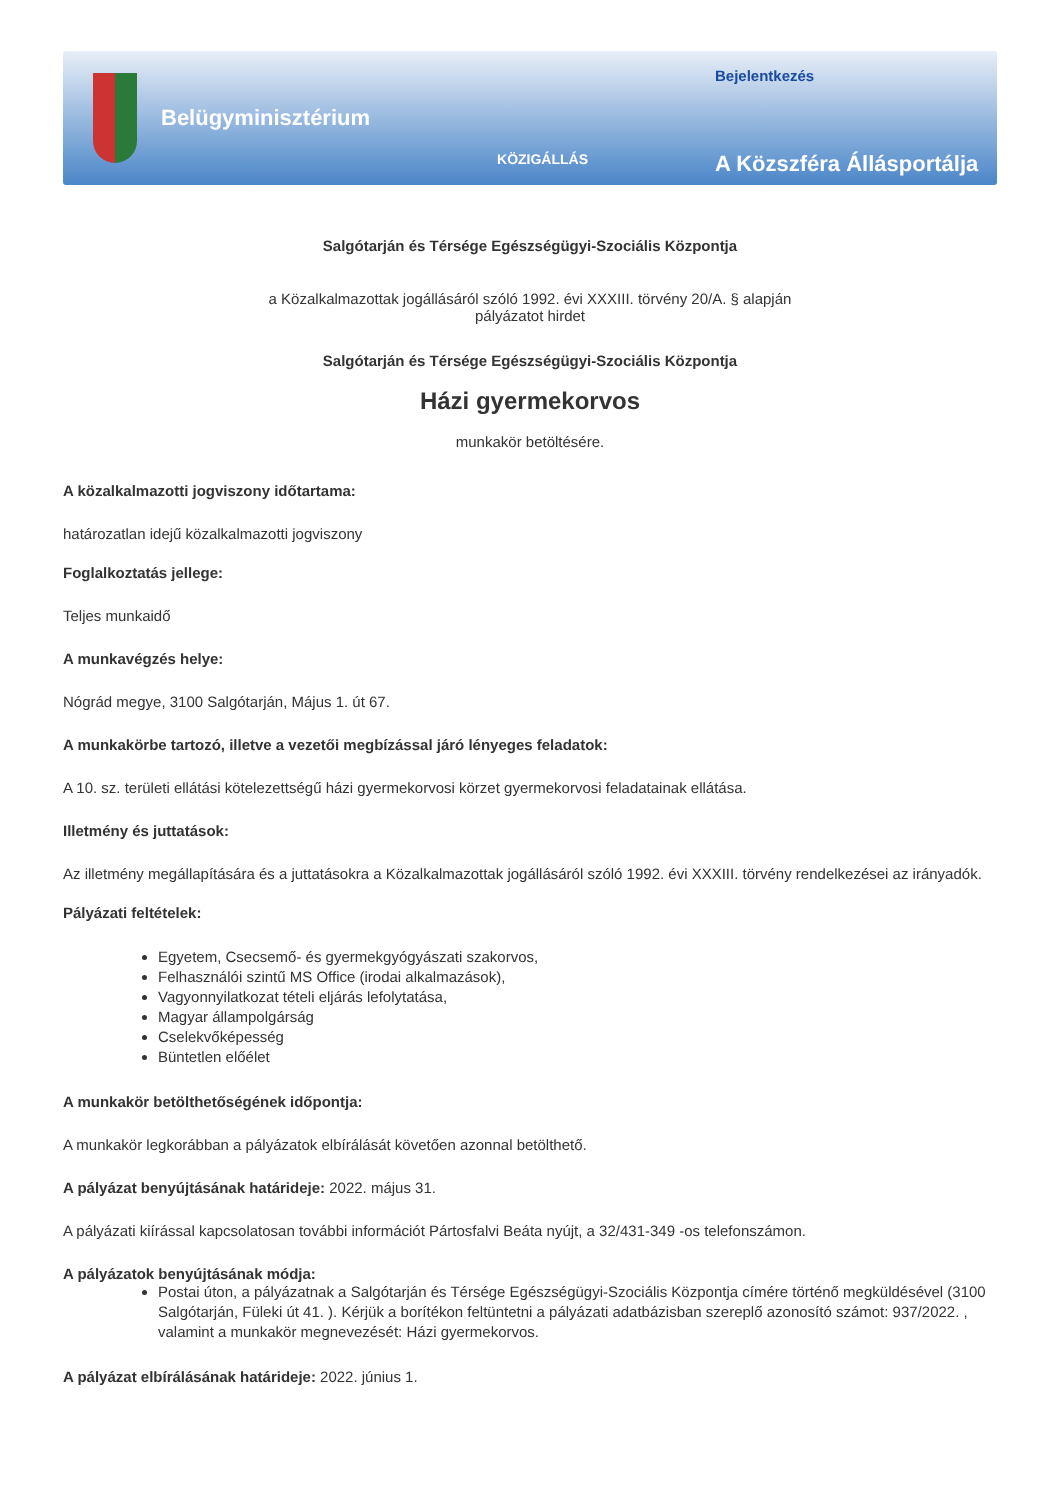Belügyminisztérium
KÖZIGÁLLÁS
Bejelentkezés
A Közszféra Állásportálja
Salgótarján és Térsége Egészségügyi-Szociális Központja
a Közalkalmazottak jogállásáról szóló 1992. évi XXXIII. törvény 20/A. § alapján
pályázatot hirdet
Salgótarján és Térsége Egészségügyi-Szociális Központja
Házi gyermekorvos
munkakör betöltésére.
A közalkalmazotti jogviszony időtartama:
határozatlan idejű közalkalmazotti jogviszony
Foglalkoztatás jellege:
Teljes munkaidő
A munkavégzés helye:
Nógrád megye, 3100 Salgótarján, Május 1. út 67.
A munkakörbe tartozó, illetve a vezetői megbízással járó lényeges feladatok:
A 10. sz. területi ellátási kötelezettségű házi gyermekorvosi körzet gyermekorvosi feladatainak ellátása.
Illetmény és juttatások:
Az illetmény megállapítására és a juttatásokra a Közalkalmazottak jogállásáról szóló 1992. évi XXXIII. törvény rendelkezései az irányadók.
Pályázati feltételek:
Egyetem, Csecsemő- és gyermekgyógyászati szakorvos,
Felhasználói szintű MS Office (irodai alkalmazások),
Vagyonnyilatkozat tételi eljárás lefolytatása,
Magyar állampolgárság
Cselekvőképesség
Büntetlen előélet
A munkakör betölthetőségének időpontja:
A munkakör legkorábban a pályázatok elbírálását követően azonnal betölthető.
A pályázat benyújtásának határideje: 2022. május 31.
A pályázati kiírással kapcsolatosan további információt Pártosfalvi Beáta nyújt, a 32/431-349 -os telefonszámon.
A pályázatok benyújtásának módja:
Postai úton, a pályázatnak a Salgótarján és Térsége Egészségügyi-Szociális Központja címére történő megküldésével (3100 Salgótarján, Füleki út 41. ). Kérjük a borítékon feltüntetni a pályázati adatbázisban szereplő azonosító számot: 937/2022. , valamint a munkakör megnevezését: Házi gyermekorvos.
A pályázat elbírálásának határideje: 2022. június 1.